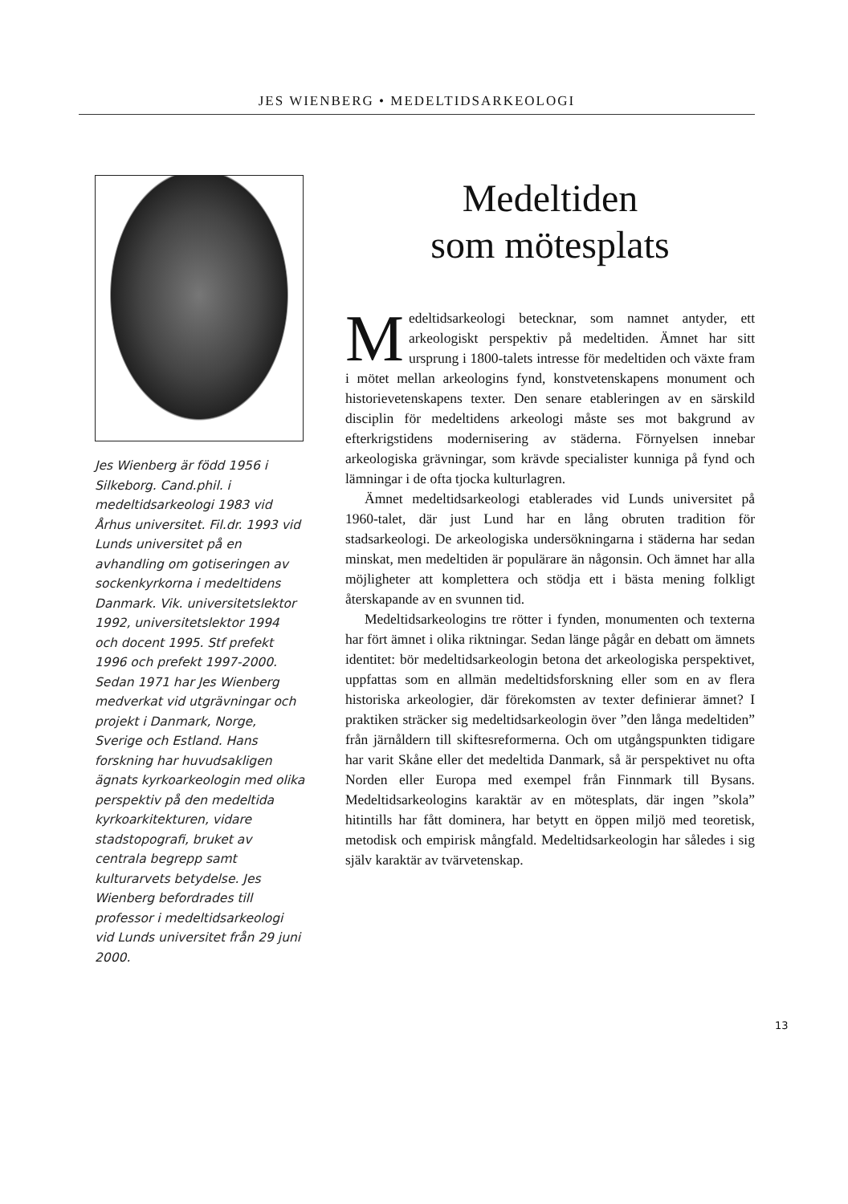JES WIENBERG • MEDELTIDSARKEOLOGI
Jes Wienberg är född 1956 i Silkeborg. Cand.phil. i medeltidsarkeologi 1983 vid Århus universitet. Fil.dr. 1993 vid Lunds universitet på en avhandling om gotiseringen av sockenkyrkorna i medeltidens Danmark. Vik. universitetslektor 1992, universitetslektor 1994 och docent 1995. Stf prefekt 1996 och prefekt 1997-2000. Sedan 1971 har Jes Wienberg medverkat vid utgrävningar och projekt i Danmark, Norge, Sverige och Estland. Hans forskning har huvudsakligen ägnats kyrkoarkeologin med olika perspektiv på den medeltida kyrkoarkitekturen, vidare stadstopografi, bruket av centrala begrepp samt kulturarvets betydelse. Jes Wienberg befordrades till professor i medeltidsarkeologi vid Lunds universitet från 29 juni 2000.
Medeltiden
som mötesplats
Medeltidsarkeologi betecknar, som namnet antyder, ett arkeologiskt perspektiv på medeltiden. Ämnet har sitt ursprung i 1800-talets intresse för medeltiden och växte fram i mötet mellan arkeologins fynd, konstvetenskapens monument och historievetenskapens texter. Den senare etableringen av en särskild disciplin för medeltidens arkeologi måste ses mot bakgrund av efterkrigstidens modernisering av städerna. Förnyelsen innebar arkeologiska grävningar, som krävde specialister kunniga på fynd och lämningar i de ofta tjocka kulturlagren.
Ämnet medeltidsarkeologi etablerades vid Lunds universitet på 1960-talet, där just Lund har en lång obruten tradition för stadsarkeologi. De arkeologiska undersökningarna i städerna har sedan minskat, men medeltiden är populärare än någonsin. Och ämnet har alla möjligheter att komplettera och stödja ett i bästa mening folkligt återskapande av en svunnen tid.
Medeltidsarkeologins tre rötter i fynden, monumenten och texterna har fört ämnet i olika riktningar. Sedan länge pågår en debatt om ämnets identitet: bör medeltidsarkeologin betona det arkeologiska perspektivet, uppfattas som en allmän medeltidsforskning eller som en av flera historiska arkeologier, där förekomsten av texter definierar ämnet? I praktiken sträcker sig medeltidsarkeologin över ”den långa medeltiden” från järnåldern till skiftesreformerna. Och om utgångspunkten tidigare har varit Skåne eller det medeltida Danmark, så är perspektivet nu ofta Norden eller Europa med exempel från Finnmark till Bysans. Medeltidsarkeologins karaktär av en mötesplats, där ingen ”skola” hitintills har fått dominera, har betytt en öppen miljö med teoretisk, metodisk och empirisk mångfald. Medeltidsarkeologin har således i sig själv karaktär av tvärvetenskap.
13